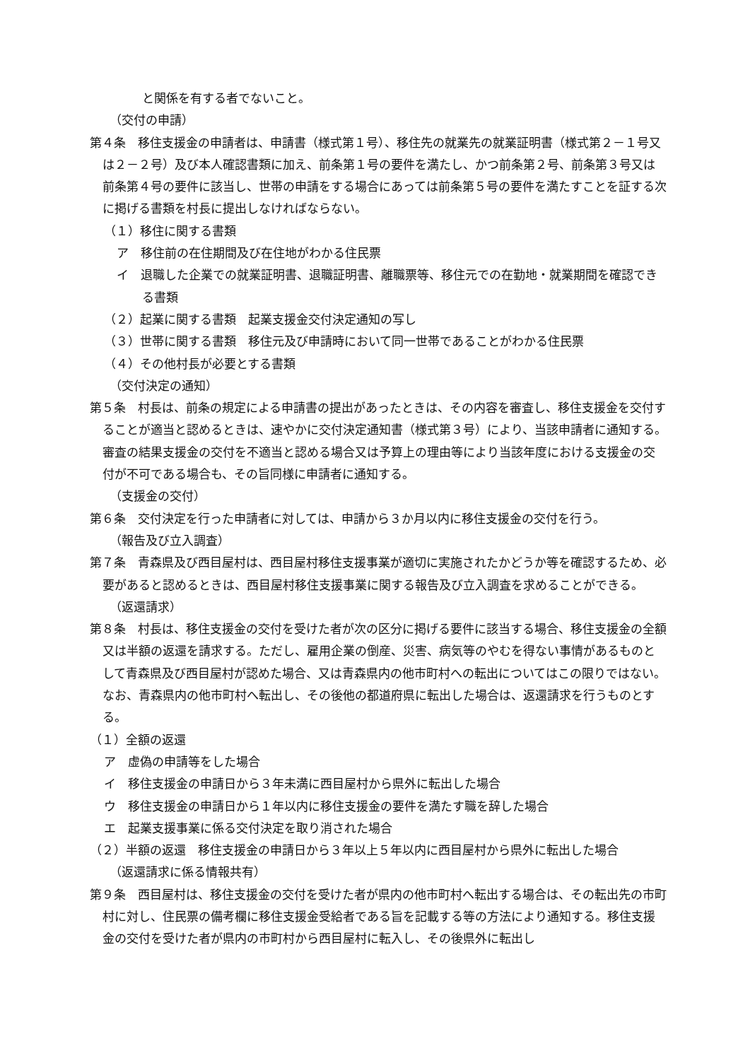と関係を有する者でないこと。
（交付の申請）
第４条　移住支援金の申請者は、申請書（様式第１号）、移住先の就業先の就業証明書（様式第２－１号又は２－２号）及び本人確認書類に加え、前条第１号の要件を満たし、かつ前条第２号、前条第３号又は前条第４号の要件に該当し、世帯の申請をする場合にあっては前条第５号の要件を満たすことを証する次に掲げる書類を村長に提出しなければならない。
（１）移住に関する書類
ア　移住前の在住期間及び在住地がわかる住民票
イ　退職した企業での就業証明書、退職証明書、離職票等、移住元での在勤地・就業期間を確認できる書類
（２）起業に関する書類　起業支援金交付決定通知の写し
（３）世帯に関する書類　移住元及び申請時において同一世帯であることがわかる住民票
（４）その他村長が必要とする書類
（交付決定の通知）
第５条　村長は、前条の規定による申請書の提出があったときは、その内容を審査し、移住支援金を交付することが適当と認めるときは、速やかに交付決定通知書（様式第３号）により、当該申請者に通知する。審査の結果支援金の交付を不適当と認める場合又は予算上の理由等により当該年度における支援金の交付が不可である場合も、その旨同様に申請者に通知する。
（支援金の交付）
第６条　交付決定を行った申請者に対しては、申請から３か月以内に移住支援金の交付を行う。
（報告及び立入調査）
第７条　青森県及び西目屋村は、西目屋村移住支援事業が適切に実施されたかどうか等を確認するため、必要があると認めるときは、西目屋村移住支援事業に関する報告及び立入調査を求めることができる。
（返還請求）
第８条　村長は、移住支援金の交付を受けた者が次の区分に掲げる要件に該当する場合、移住支援金の全額又は半額の返還を請求する。ただし、雇用企業の倒産、災害、病気等のやむを得ない事情があるものとして青森県及び西目屋村が認めた場合、又は青森県内の他市町村への転出についてはこの限りではない。なお、青森県内の他市町村へ転出し、その後他の都道府県に転出した場合は、返還請求を行うものとする。
（１）全額の返還
ア　虚偽の申請等をした場合
イ　移住支援金の申請日から３年未満に西目屋村から県外に転出した場合
ウ　移住支援金の申請日から１年以内に移住支援金の要件を満たす職を辞した場合
エ　起業支援事業に係る交付決定を取り消された場合
（２）半額の返還　移住支援金の申請日から３年以上５年以内に西目屋村から県外に転出した場合
（返還請求に係る情報共有）
第９条　西目屋村は、移住支援金の交付を受けた者が県内の他市町村へ転出する場合は、その転出先の市町村に対し、住民票の備考欄に移住支援金受給者である旨を記載する等の方法により通知する。移住支援金の交付を受けた者が県内の市町村から西目屋村に転入し、その後県外に転出し